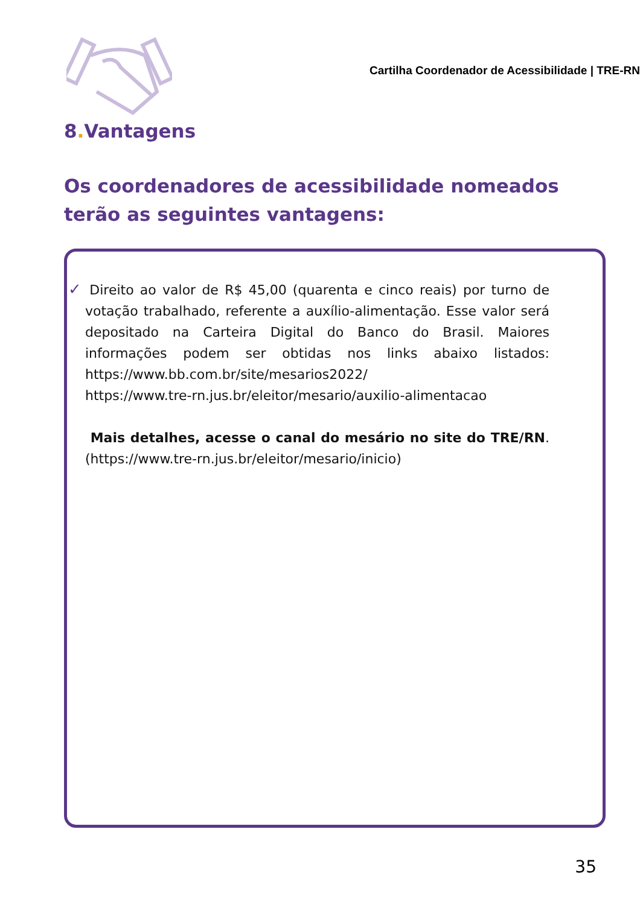Cartilha Coordenador de Acessibilidade | TRE-RN
8. Vantagens
Os coordenadores de acessibilidade nomeados terão as seguintes vantagens:
✓ Direito ao valor de R$ 45,00 (quarenta e cinco reais) por turno de votação trabalhado, referente a auxílio-alimentação. Esse valor será depositado na Carteira Digital do Banco do Brasil. Maiores informações podem ser obtidas nos links abaixo listados: https://www.bb.com.br/site/mesarios2022/
https://www.tre-rn.jus.br/eleitor/mesario/auxilio-alimentacao
Mais detalhes, acesse o canal do mesário no site do TRE/RN. (https://www.tre-rn.jus.br/eleitor/mesario/inicio)
35